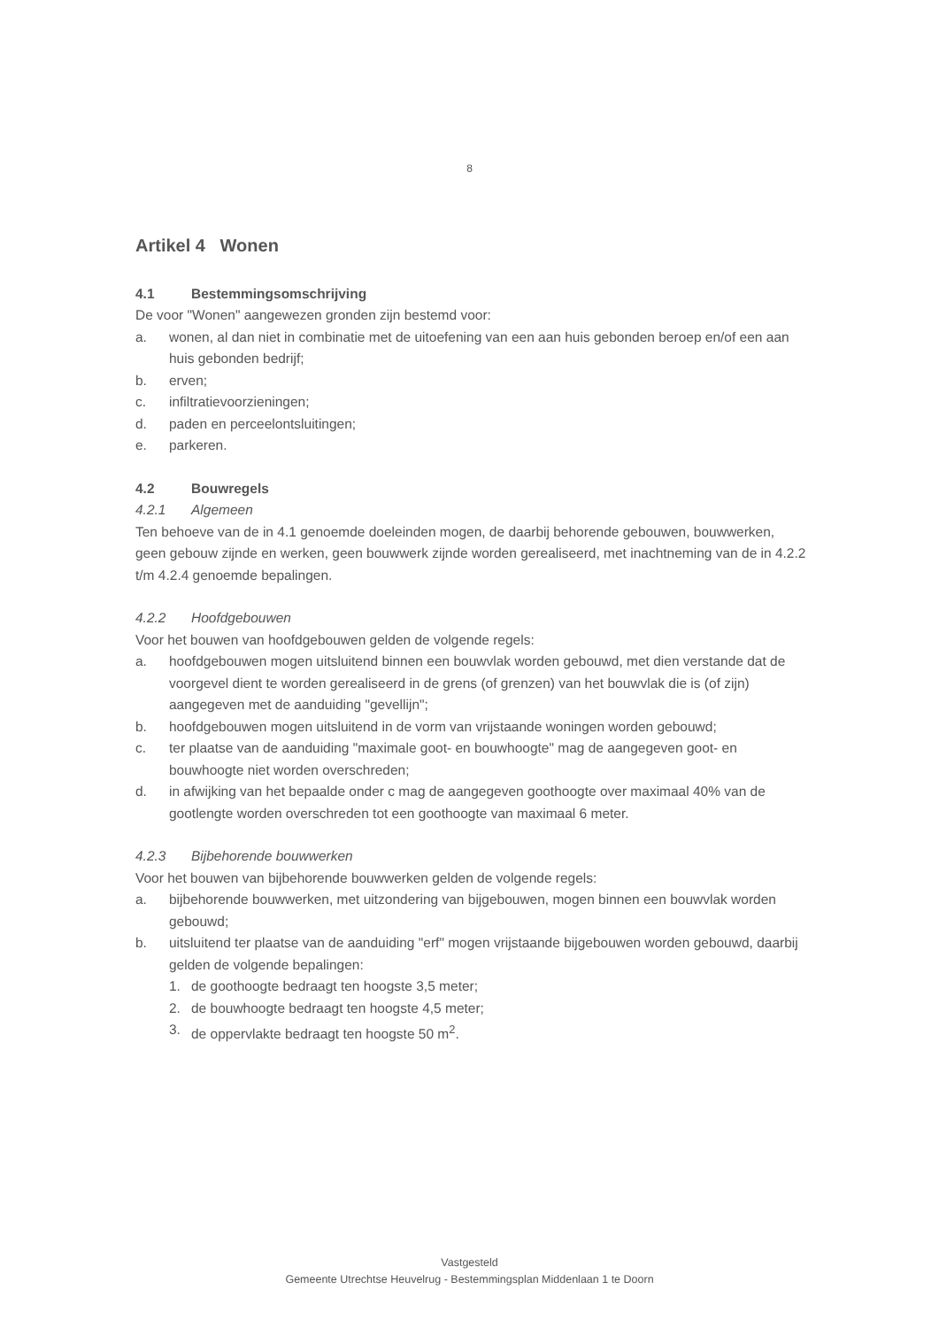8
Artikel 4 Wonen
4.1 Bestemmingsomschrijving
De voor "Wonen" aangewezen gronden zijn bestemd voor:
a. wonen, al dan niet in combinatie met de uitoefening van een aan huis gebonden beroep en/of een aan huis gebonden bedrijf;
b. erven;
c. infiltratievoorzieningen;
d. paden en perceelontsluitingen;
e. parkeren.
4.2 Bouwregels
4.2.1 Algemeen
Ten behoeve van de in 4.1 genoemde doeleinden mogen, de daarbij behorende gebouwen, bouwwerken, geen gebouw zijnde en werken, geen bouwwerk zijnde worden gerealiseerd, met inachtneming van de in 4.2.2 t/m 4.2.4 genoemde bepalingen.
4.2.2 Hoofdgebouwen
Voor het bouwen van hoofdgebouwen gelden de volgende regels:
a. hoofdgebouwen mogen uitsluitend binnen een bouwvlak worden gebouwd, met dien verstande dat de voorgevel dient te worden gerealiseerd in de grens (of grenzen) van het bouwvlak die is (of zijn) aangegeven met de aanduiding "gevellijn";
b. hoofdgebouwen mogen uitsluitend in de vorm van vrijstaande woningen worden gebouwd;
c. ter plaatse van de aanduiding "maximale goot- en bouwhoogte" mag de aangegeven goot- en bouwhoogte niet worden overschreden;
d. in afwijking van het bepaalde onder c mag de aangegeven goothoogte over maximaal 40% van de gootlengte worden overschreden tot een goothoogte van maximaal 6 meter.
4.2.3 Bijbehorende bouwwerken
Voor het bouwen van bijbehorende bouwwerken gelden de volgende regels:
a. bijbehorende bouwwerken, met uitzondering van bijgebouwen, mogen binnen een bouwvlak worden gebouwd;
b. uitsluitend ter plaatse van de aanduiding "erf" mogen vrijstaande bijgebouwen worden gebouwd, daarbij gelden de volgende bepalingen:
1. de goothoogte bedraagt ten hoogste 3,5 meter;
2. de bouwhoogte bedraagt ten hoogste 4,5 meter;
3. de oppervlakte bedraagt ten hoogste 50 m<sup>2</sup>.
Vastgesteld
Gemeente Utrechtse Heuvelrug - Bestemmingsplan Middenlaan 1 te Doorn